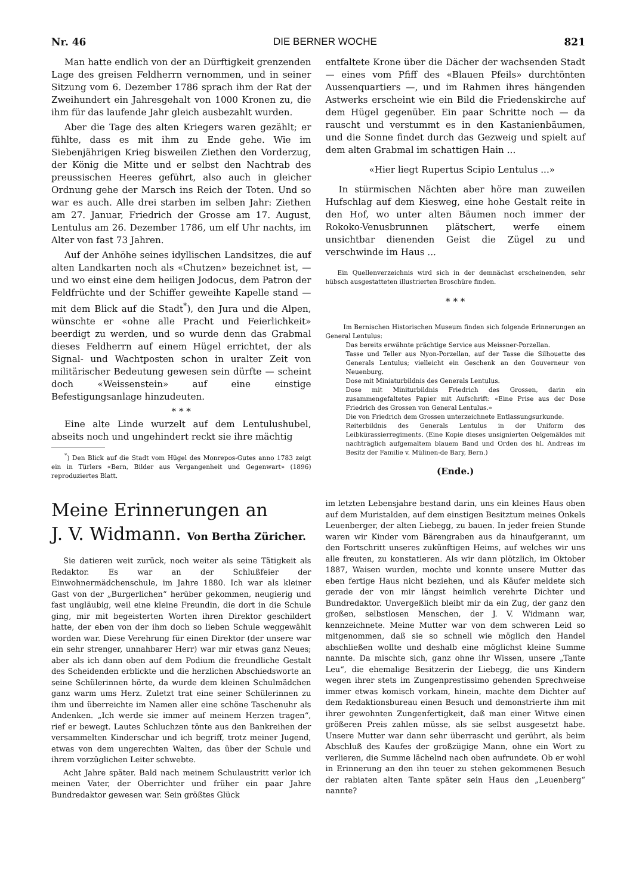Nr. 46 DIE BERNER WOCHE 821
Man hatte endlich von der an Dürftigkeit grenzenden Lage des greisen Feldherrn vernommen, und in seiner Sitzung vom 6. Dezember 1786 sprach ihm der Rat der Zweihundert ein Jahresgehalt von 1000 Kronen zu, die ihm für das laufende Jahr gleich ausbezahlt wurden.
Aber die Tage des alten Kriegers waren gezählt; er fühlte, dass es mit ihm zu Ende gehe. Wie im Siebenjährigen Krieg bisweilen Ziethen den Vorderzug, der König die Mitte und er selbst den Nachtrab des preussischen Heeres geführt, also auch in gleicher Ordnung gehe der Marsch ins Reich der Toten. Und so war es auch. Alle drei starben im selben Jahr: Ziethen am 27. Januar, Friedrich der Grosse am 17. August, Lentulus am 26. Dezember 1786, um elf Uhr nachts, im Alter von fast 73 Jahren.
Auf der Anhöhe seines idyllischen Landsitzes, die auf alten Landkarten noch als «Chutzen» bezeichnet ist, — und wo einst eine dem heiligen Jodocus, dem Patron der Feldfrüchte und der Schiffer geweihte Kapelle stand — mit dem Blick auf die Stadt<sup>*</sup>), den Jura und die Alpen, wünschte er «ohne alle Pracht und Feierlichkeit» beerdigt zu werden, und so wurde denn das Grabmal dieses Feldherrn auf einem Hügel errichtet, der als Signal- und Wachtposten schon in uralter Zeit von militärischer Bedeutung gewesen sein dürfte — scheint doch «Weissenstein» auf eine einstige Befestigungsanlage hinzudeuten.
* * *
Eine alte Linde wurzelt auf dem Lentulushubel, abseits noch und ungehindert reckt sie ihre mächtig
<sup>*</sup>) Den Blick auf die Stadt vom Hügel des Monrepos-Gutes anno 1783 zeigt ein in Türlers «Bern, Bilder aus Vergangenheit und Gegenwart» (1896) reproduziertes Blatt.
entfaltete Krone über die Dächer der wachsenden Stadt — eines vom Pfiff des «Blauen Pfeils» durchtönten Aussenquartiers —, und im Rahmen ihres hängenden Astwerks erscheint wie ein Bild die Friedenskirche auf dem Hügel gegenüber. Ein paar Schritte noch — da rauscht und verstummt es in den Kastanienbäumen, und die Sonne findet durch das Gezweig und spielt auf dem alten Grabmal im schattigen Hain ...
«Hier liegt Rupertus Scipio Lentulus ...»
In stürmischen Nächten aber höre man zuweilen Hufschlag auf dem Kiesweg, eine hohe Gestalt reite in den Hof, wo unter alten Bäumen noch immer der Rokoko-Venusbrunnen plätschert, werfe einem unsichtbar dienenden Geist die Zügel zu und verschwinde im Haus ...
Ein Quellenverzeichnis wird sich in der demnächst erscheinenden, sehr hübsch ausgestatteten illustrierten Broschüre finden.
* * *
Im Bernischen Historischen Museum finden sich folgende Erinnerungen an General Lentulus:
Das bereits erwähnte prächtige Service aus Meissner-Porzellan.
Tasse und Teller aus Nyon-Porzellan, auf der Tasse die Silhouette des Generals Lentulus; vielleicht ein Geschenk an den Gouverneur von Neuenburg.
Dose mit Miniaturbildnis des Generals Lentulus.
Dose mit Miniturbildnis Friedrich des Grossen, darin ein zusammengefaltetes Papier mit Aufschrift: «Eine Prise aus der Dose Friedrich des Grossen von General Lentulus.»
Die von Friedrich dem Grossen unterzeichnete Entlassungsurkunde.
Reiterbildnis des Generals Lentulus in der Uniform des Leibkürassierregiments. (Eine Kopie dieses unsignierten Oelgemäldes mit nachträglich aufgemaltem blauem Band und Orden des hl. Andreas im Besitz der Familie v. Mülinen-de Bary, Bern.)
(Ende.)
Meine Erinnerungen an
J. V. Widmann. Von Bertha Züricher.
Sie datieren weit zurück, noch weiter als seine Tätigkeit als Redaktor. Es war an der Schlußfeier der Einwohnermädchenschule, im Jahre 1880. Ich war als kleiner Gast von der „Burgerlichen“ herüber gekommen, neugierig und fast ungläubig, weil eine kleine Freundin, die dort in die Schule ging, mir mit begeisterten Worten ihren Direktor geschildert hatte, der eben von der ihm doch so lieben Schule weggewählt worden war. Diese Verehrung für einen Direktor (der unsere war ein sehr strenger, unnahbarer Herr) war mir etwas ganz Neues; aber als ich dann oben auf dem Podium die freundliche Gestalt des Scheidenden erblickte und die herzlichen Abschiedsworte an seine Schülerinnen hörte, da wurde dem kleinen Schulmädchen ganz warm ums Herz. Zuletzt trat eine seiner Schülerinnen zu ihm und überreichte im Namen aller eine schöne Taschenuhr als Andenken. „Ich werde sie immer auf meinem Herzen tragen“, rief er bewegt. Lautes Schluchzen tönte aus den Bankreihen der versammelten Kinderschar und ich begriff, trotz meiner Jugend, etwas von dem ungerechten Walten, das über der Schule und ihrem vorzüglichen Leiter schwebte.
Acht Jahre später. Bald nach meinem Schulaustritt verlor ich meinen Vater, der Oberrichter und früher ein paar Jahre Bundredaktor gewesen war. Sein größtes Glück
im letzten Lebensjahre bestand darin, uns ein kleines Haus oben auf dem Muristalden, auf dem einstigen Besitztum meines Onkels Leuenberger, der alten Liebegg, zu bauen. In jeder freien Stunde waren wir Kinder vom Bärengraben aus da hinaufgerannt, um den Fortschritt unseres zukünftigen Heims, auf welches wir uns alle freuten, zu konstatieren. Als wir dann plötzlich, im Oktober 1887, Waisen wurden, mochte und konnte unsere Mutter das eben fertige Haus nicht beziehen, und als Käufer meldete sich gerade der von mir längst heimlich verehrte Dichter und Bundredaktor. Unvergeßlich bleibt mir da ein Zug, der ganz den großen, selbstlosen Menschen, der J. V. Widmann war, kennzeichnete. Meine Mutter war von dem schweren Leid so mitgenommen, daß sie so schnell wie möglich den Handel abschließen wollte und deshalb eine möglichst kleine Summe nannte. Da mischte sich, ganz ohne ihr Wissen, unsere „Tante Leu“, die ehemalige Besitzerin der Liebegg, die uns Kindern wegen ihrer stets im Zungenprestissimo gehenden Sprechweise immer etwas komisch vorkam, hinein, machte dem Dichter auf dem Redaktionsbureau einen Besuch und demonstrierte ihm mit ihrer gewohnten Zungenfertigkeit, daß man einer Witwe einen größeren Preis zahlen müsse, als sie selbst ausgesetzt habe. Unsere Mutter war dann sehr überrascht und gerührt, als beim Abschluß des Kaufes der großzügige Mann, ohne ein Wort zu verlieren, die Summe lächelnd nach oben aufrundete. Ob er wohl in Erinnerung an den ihn teuer zu stehen gekommenen Besuch der rabiaten alten Tante später sein Haus den „Leuenberg“ nannte?